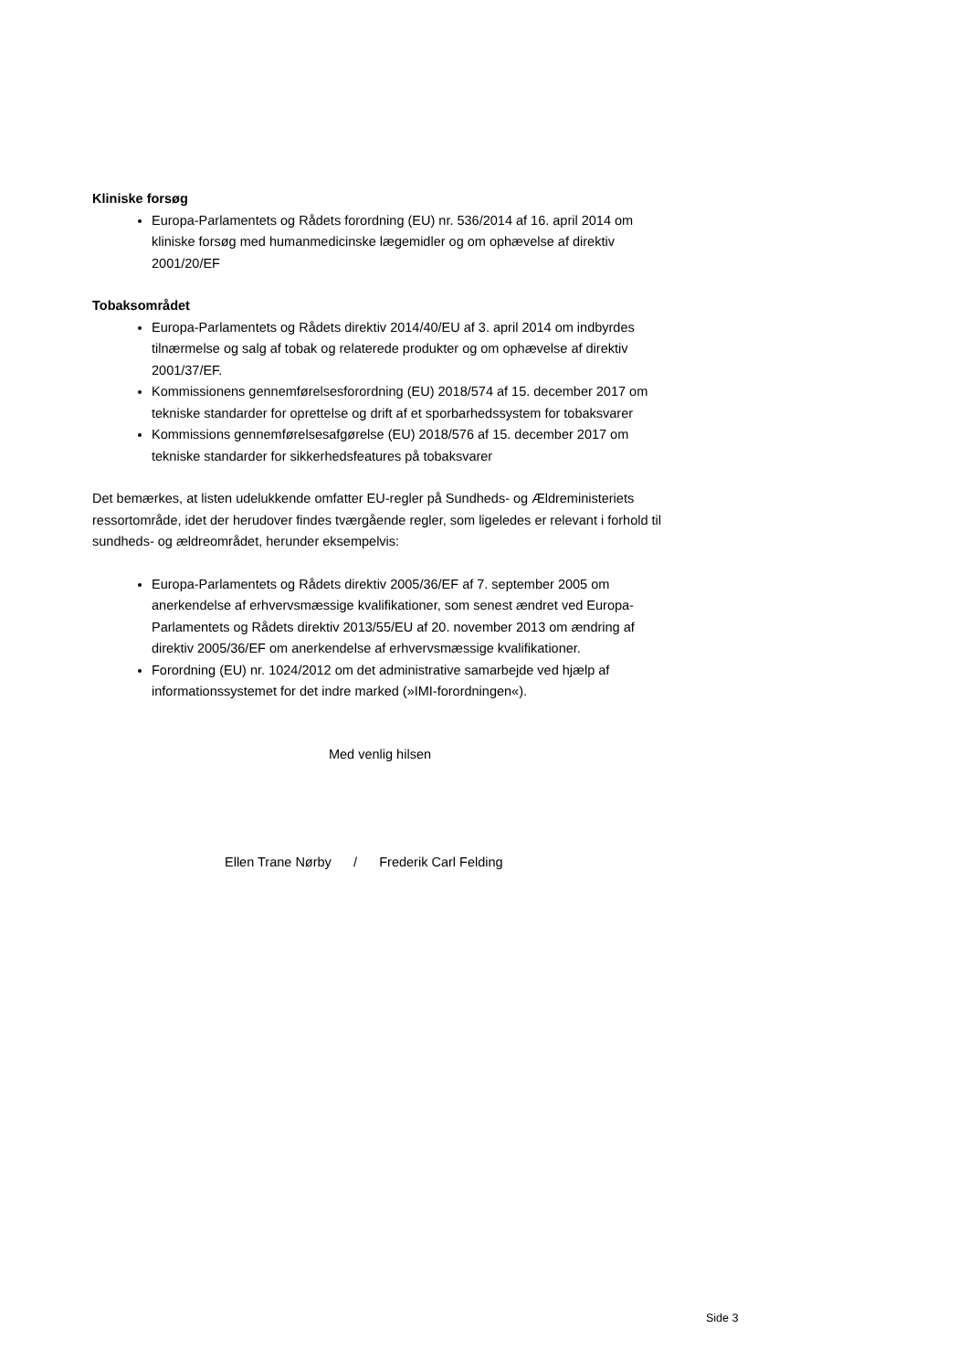Kliniske forsøg
Europa-Parlamentets og Rådets forordning (EU) nr. 536/2014 af 16. april 2014 om kliniske forsøg med humanmedicinske lægemidler og om ophævelse af direktiv 2001/20/EF
Tobaksområdet
Europa-Parlamentets og Rådets direktiv 2014/40/EU af 3. april 2014 om indbyrdes tilnærmelse og salg af tobak og relaterede produkter og om ophævelse af direktiv 2001/37/EF.
Kommissionens gennemførelsesforordning (EU) 2018/574 af 15. december 2017 om tekniske standarder for oprettelse og drift af et sporbarhedssystem for tobaksvarer
Kommissions gennemførelsesafgørelse (EU) 2018/576 af 15. december 2017 om tekniske standarder for sikkerhedsfeatures på tobaksvarer
Det bemærkes, at listen udelukkende omfatter EU-regler på Sundheds- og Ældreministeriets ressortområde, idet der herudover findes tværgående regler, som ligeledes er relevant i forhold til sundheds- og ældreområdet, herunder eksempelvis:
Europa-Parlamentets og Rådets direktiv 2005/36/EF af 7. september 2005 om anerkendelse af erhvervsmæssige kvalifikationer, som senest ændret ved Europa-Parlamentets og Rådets direktiv 2013/55/EU af 20. november 2013 om ændring af direktiv 2005/36/EF om anerkendelse af erhvervsmæssige kvalifikationer.
Forordning (EU) nr. 1024/2012 om det administrative samarbejde ved hjælp af informationssystemet for det indre marked (»IMI-forordningen«).
Med venlig hilsen
Ellen Trane Nørby / Frederik Carl Felding
Side 3